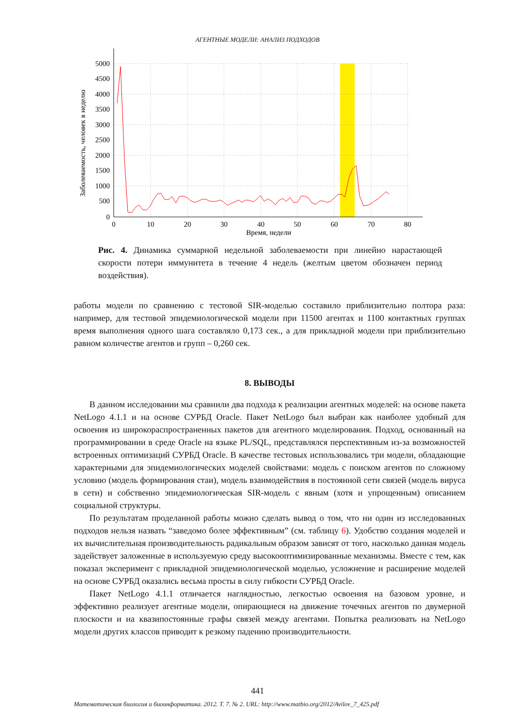АГЕНТНЫЕ МОДЕЛИ: АНАЛИЗ ПОДХОДОВ
5000
4500
4000
3500
3000
2500
2000
1500
1000
500
0
0
10
20
30
40
50
60
70
80
Время, недели
Заболеваемость, человек в неделю
Рис. 4. Динамика суммарной недельной заболеваемости при линейно нарастающей скорости потери иммунитета в течение 4 недель (желтым цветом обозначен период воздействия).
работы модели по сравнению с тестовой SIR-моделью составило приблизительно полтора раза: например, для тестовой эпидемиологической модели при 11500 агентах и 1100 контактных группах время выполнения одного шага составляло 0,173 сек., а для прикладной модели при приблизительно равном количестве агентов и групп – 0,260 сек.
8. ВЫВОДЫ
В данном исследовании мы сравнили два подхода к реализации агентных моделей: на основе пакета NetLogo 4.1.1 и на основе СУРБД Oracle. Пакет NetLogo был выбран как наиболее удобный для освоения из широкораспространенных пакетов для агентного моделирования. Подход, основанный на программировании в среде Oracle на языке PL/SQL, представлялся перспективным из-за возможностей встроенных оптимизаций СУРБД Oracle. В качестве тестовых использовались три модели, обладающие характерными для эпидемиологических моделей свойствами: модель с поиском агентов по сложному условию (модель формирования стаи), модель взаимодействия в постоянной сети связей (модель вируса в сети) и собственно эпидемиологическая SIR-модель с явным (хотя и упрощенным) описанием социальной структуры.
По результатам проделанной работы можно сделать вывод о том, что ни один из исследованных подходов нельзя назвать “заведомо более эффективным” (см. таблицу 6). Удобство создания моделей и их вычислительная производительность радикальным образом зависят от того, насколько данная модель задействует заложенные в используемую среду высокооптимизированные механизмы. Вместе с тем, как показал эксперимент с прикладной эпидемиологической моделью, усложнение и расширение моделей на основе СУРБД оказались весьма просты в силу гибкости СУРБД Oracle.
Пакет NetLogo 4.1.1 отличается наглядностью, легкостью освоения на базовом уровне, и эффективно реализует агентные модели, опирающиеся на движение точечных агентов по двумерной плоскости и на квазипостоянные графы связей между агентами. Попытка реализовать на NetLogo модели других классов приводит к резкому падению производительности.
441
Математическая биология и биоинформатика. 2012. Т. 7. № 2. URL: http://www.matbio.org/2012/Avilov_7_425.pdf